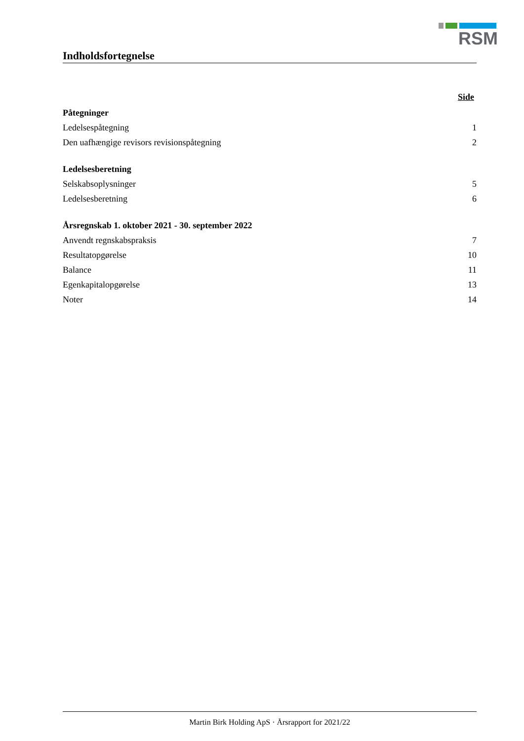RSM
Indholdsfortegnelse
Side
Påtegninger
Ledelsespåtegning 1
Den uafhængige revisors revisionspåtegning 2
Ledelsesberetning
Selskabsoplysninger 5
Ledelsesberetning 6
Årsregnskab 1. oktober 2021 - 30. september 2022
Anvendt regnskabspraksis 7
Resultatopgørelse 10
Balance 11
Egenkapitalopgørelse 13
Noter 14
Martin Birk Holding ApS · Årsrapport for 2021/22